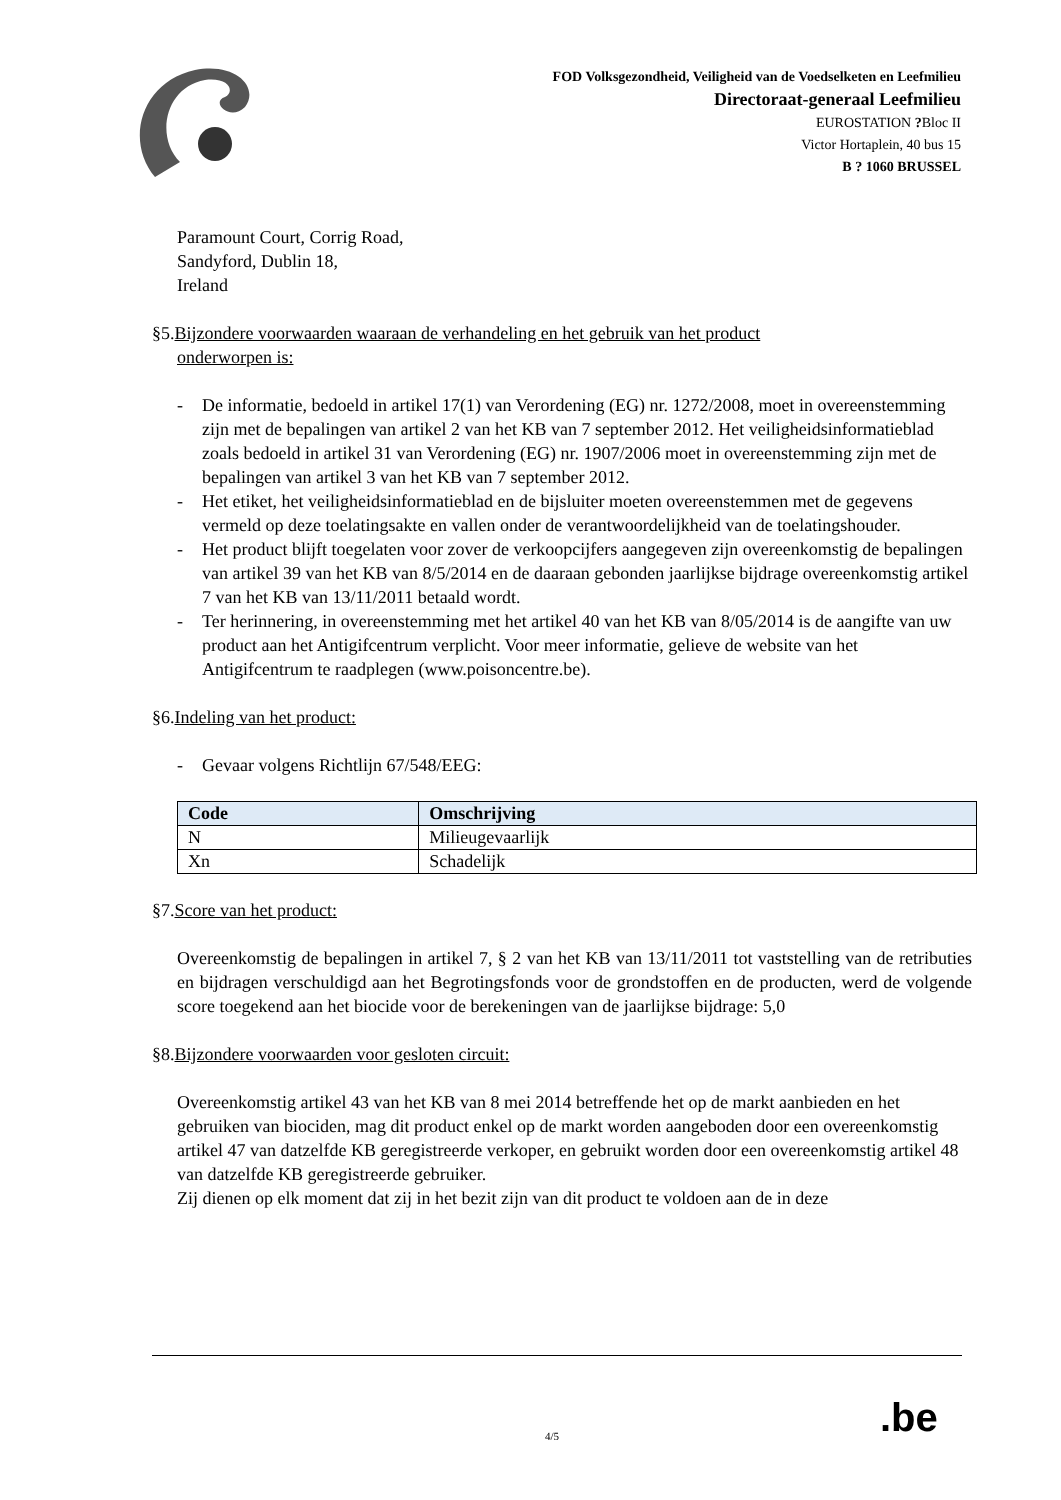FOD Volksgezondheid, Veiligheid van de Voedselketen en Leefmilieu
Directoraat-generaal Leefmilieu
EUROSTATION ?Bloc II
Victor Hortaplein, 40 bus 15
B ? 1060 BRUSSEL
Paramount Court, Corrig Road,
Sandyford, Dublin 18,
Ireland
§5.Bijzondere voorwaarden waaraan de verhandeling en het gebruik van het product
onderworpen is:
- De informatie, bedoeld in artikel 17(1) van Verordening (EG) nr. 1272/2008, moet in overeenstemming zijn met de bepalingen van artikel 2 van het KB van 7 september 2012. Het veiligheidsinformatieblad zoals bedoeld in artikel 31 van Verordening (EG) nr. 1907/2006 moet in overeenstemming zijn met de bepalingen van artikel 3 van het KB van 7 september 2012.
- Het etiket, het veiligheidsinformatieblad en de bijsluiter moeten overeenstemmen met de gegevens vermeld op deze toelatingsakte en vallen onder de verantwoordelijkheid van de toelatingshouder.
- Het product blijft toegelaten voor zover de verkoopcijfers aangegeven zijn overeenkomstig de bepalingen van artikel 39 van het KB van 8/5/2014 en de daaraan gebonden jaarlijkse bijdrage overeenkomstig artikel 7 van het KB van 13/11/2011 betaald wordt.
- Ter herinnering, in overeenstemming met het artikel 40 van het KB van 8/05/2014 is de aangifte van uw product aan het Antigifcentrum verplicht. Voor meer informatie, gelieve de website van het Antigifcentrum te raadplegen (www.poisoncentre.be).
§6.Indeling van het product:
- Gevaar volgens Richtlijn 67/548/EEG:
| Code | Omschrijving |
| --- | --- |
| N | Milieugevaarlijk |
| Xn | Schadelijk |
§7.Score van het product:
Overeenkomstig de bepalingen in artikel 7, § 2 van het KB van 13/11/2011 tot vaststelling van de retributies en bijdragen verschuldigd aan het Begrotingsfonds voor de grondstoffen en de producten, werd de volgende score toegekend aan het biocide voor de berekeningen van de jaarlijkse bijdrage: 5,0
§8.Bijzondere voorwaarden voor gesloten circuit:
Overeenkomstig artikel 43 van het KB van 8 mei 2014 betreffende het op de markt aanbieden en het gebruiken van biociden, mag dit product enkel op de markt worden aangeboden door een overeenkomstig artikel 47 van datzelfde KB geregistreerde verkoper, en gebruikt worden door een overeenkomstig artikel 48 van datzelfde KB geregistreerde gebruiker.
Zij dienen op elk moment dat zij in het bezit zijn van dit product te voldoen aan de in deze
4/5 .be